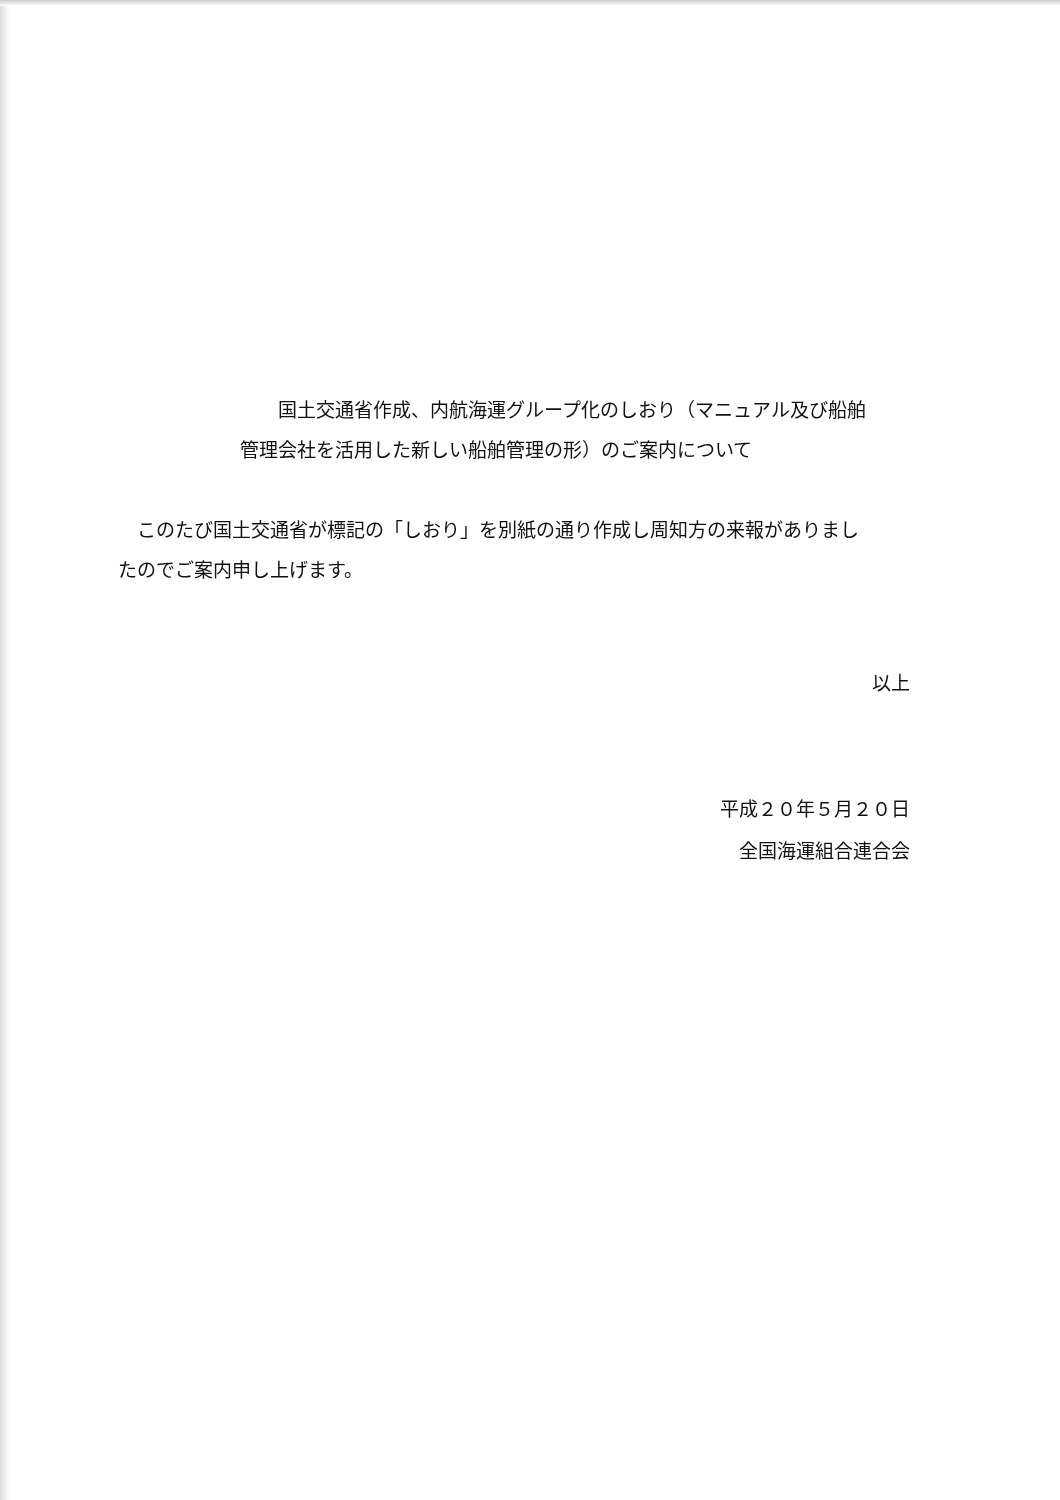国土交通省作成、内航海運グループ化のしおり（マニュアル及び船舶
管理会社を活用した新しい船舶管理の形）のご案内について
　このたび国土交通省が標記の「しおり」を別紙の通り作成し周知方の来報がありまし
たのでご案内申し上げます。
以上
平成２０年５月２０日
全国海運組合連合会